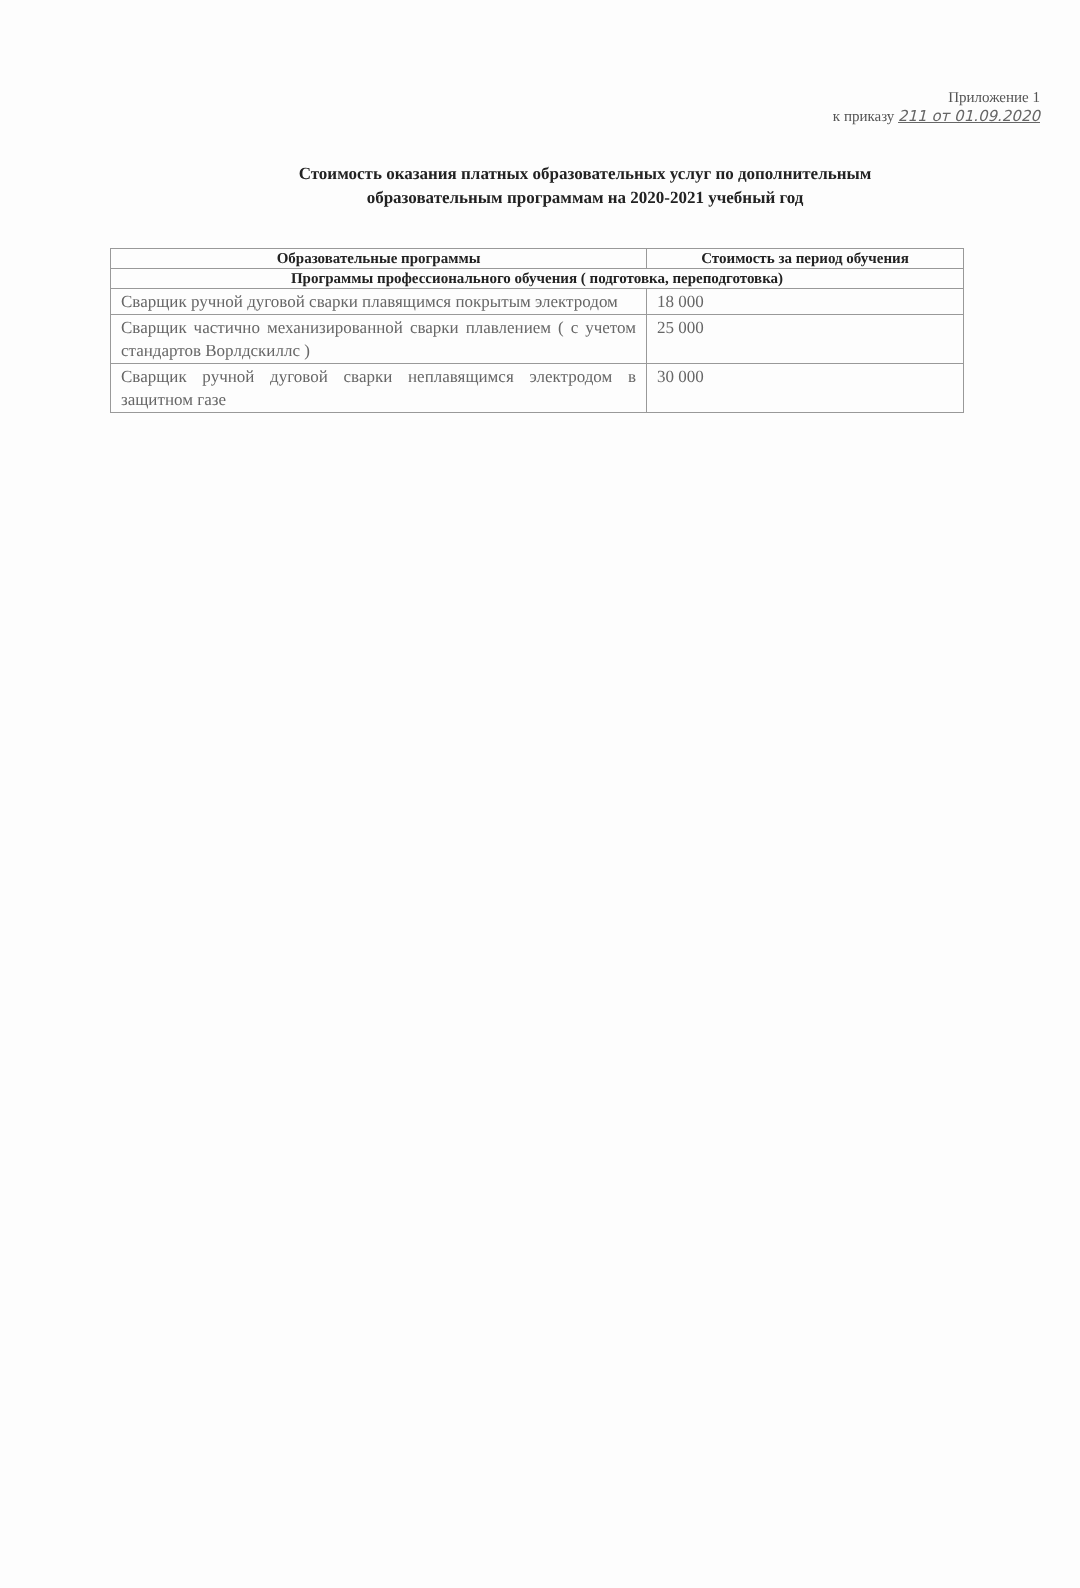Приложение 1
к приказу 211 от 01.09.2020
Стоимость оказания платных образовательных услуг по дополнительным
образовательным программам на 2020-2021 учебный год
| Образовательные программы | Стоимость за период обучения |
| --- | --- |
| Программы профессионального обучения ( подготовка, переподготовка) | |
| Сварщик ручной дуговой сварки плавящимся покрытым электродом | 18 000 |
| Сварщик частично механизированной сварки плавлением ( с учетом стандартов Ворлдскиллс ) | 25 000 |
| Сварщик ручной дуговой сварки неплавящимся электродом в защитном газе | 30 000 |